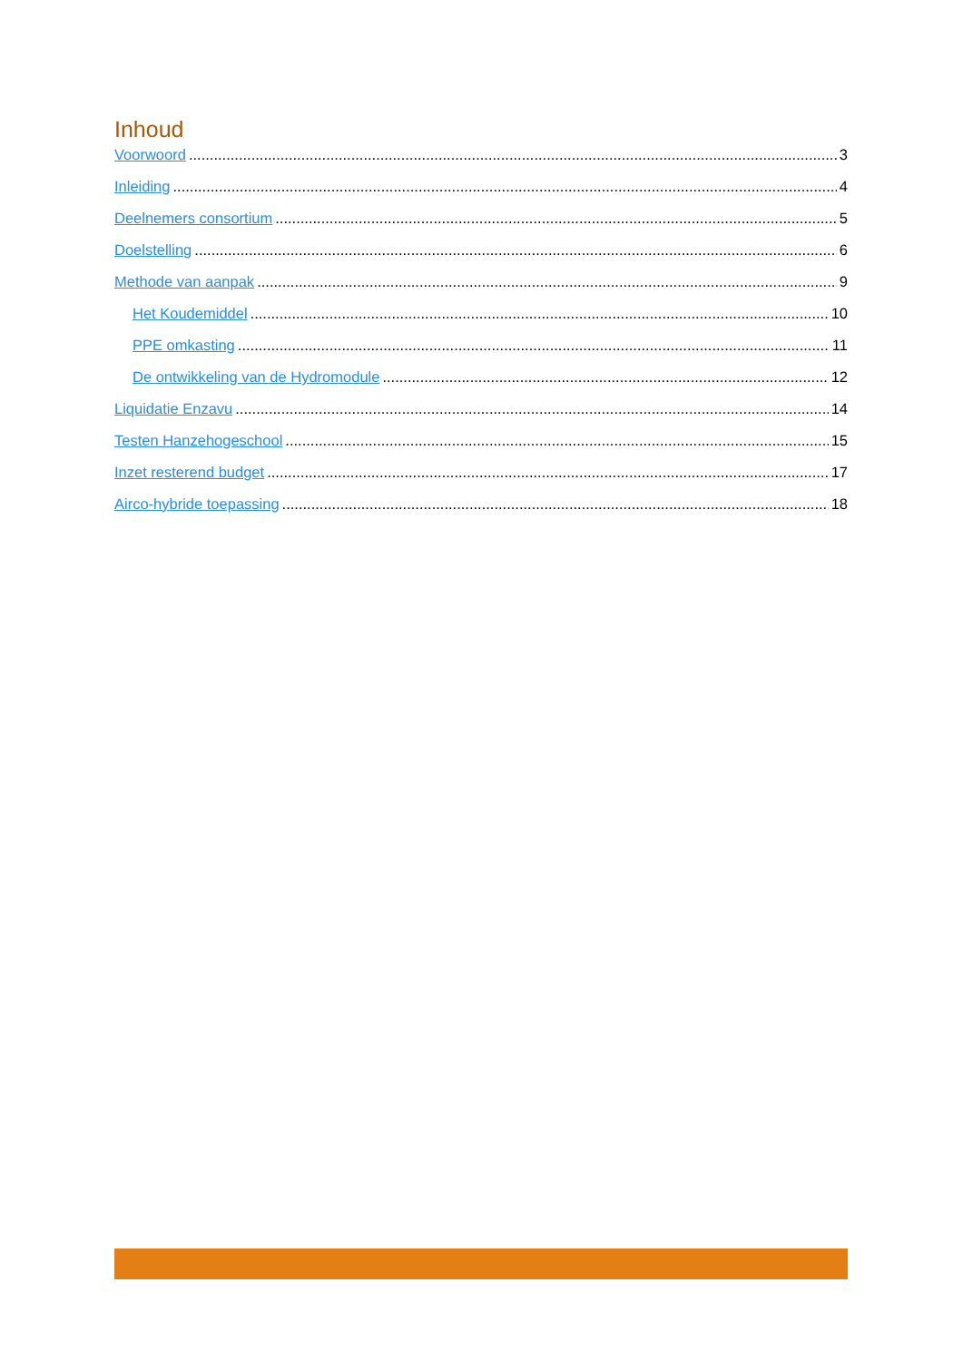Inhoud
Voorwoord 3
Inleiding 4
Deelnemers consortium 5
Doelstelling 6
Methode van aanpak 9
Het Koudemiddel 10
PPE omkasting 11
De ontwikkeling van de Hydromodule 12
Liquidatie Enzavu 14
Testen Hanzehogeschool 15
Inzet resterend budget 17
Airco-hybride toepassing 18